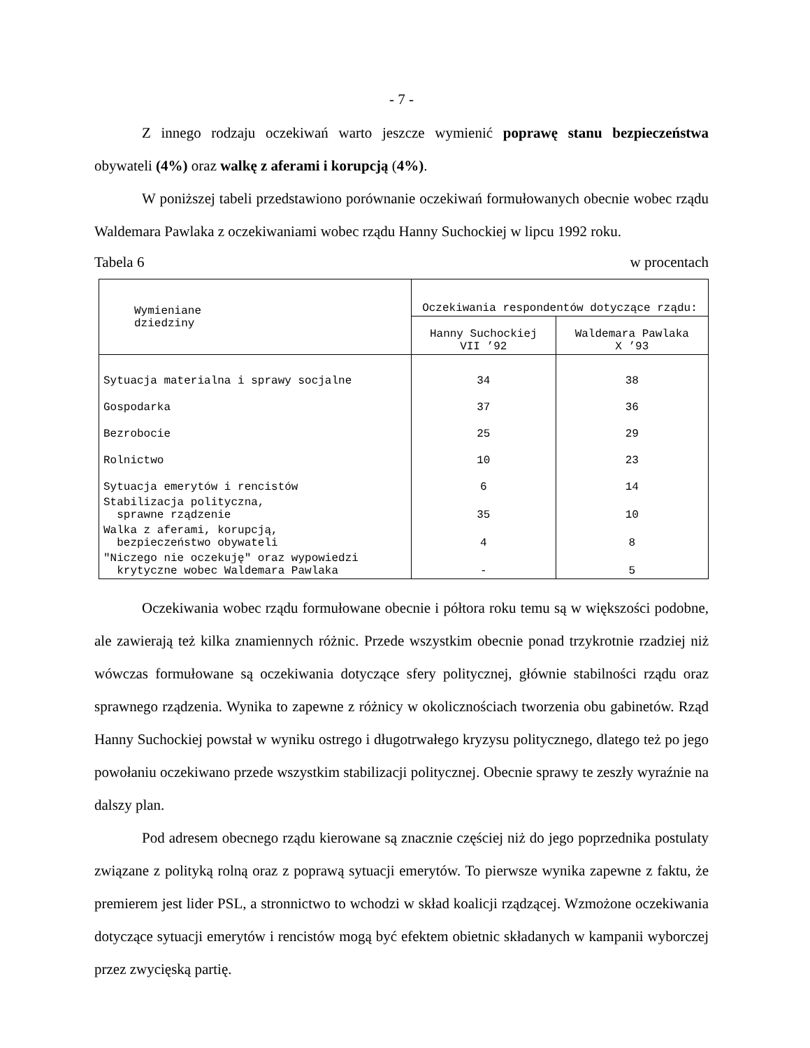- 7 -
Z innego rodzaju oczekiwań warto jeszcze wymienić poprawę stanu bezpieczeństwa obywateli (4%) oraz walkę z aferami i korupcją (4%).
W poniższej tabeli przedstawiono porównanie oczekiwań formułowanych obecnie wobec rządu Waldemara Pawlaka z oczekiwaniami wobec rządu Hanny Suchockiej w lipcu 1992 roku.
Tabela 6 w procentach
| Wymieniane dziedziny | Oczekiwania respondentów dotyczące rządu: | |
| --- | --- | --- |
| | Hanny Suchockiej VII ’92 | Waldemara Pawlaka X ’93 |
| Sytuacja materialna i sprawy socjalne | 34 | 38 |
| Gospodarka | 37 | 36 |
| Bezrobocie | 25 | 29 |
| Rolnictwo | 10 | 23 |
| Sytuacja emerytów i rencistów | 6 | 14 |
| Stabilizacja polityczna, sprawne rządzenie | 35 | 10 |
| Walka z aferami, korupcją, bezpieczeństwo obywateli | 4 | 8 |
| "Niczego nie oczekuję" oraz wypowiedzi krytyczne wobec Waldemara Pawlaka | - | 5 |
Oczekiwania wobec rządu formułowane obecnie i półtora roku temu są w większości podobne, ale zawierają też kilka znamiennych różnic. Przede wszystkim obecnie ponad trzykrotnie rzadziej niż wówczas formułowane są oczekiwania dotyczące sfery politycznej, głównie stabilności rządu oraz sprawnego rządzenia. Wynika to zapewne z różnicy w okolicznościach tworzenia obu gabinetów. Rząd Hanny Suchockiej powstał w wyniku ostrego i długotrwałego kryzysu politycznego, dlatego też po jego powołaniu oczekiwano przede wszystkim stabilizacji politycznej. Obecnie sprawy te zeszły wyraźnie na dalszy plan.
Pod adresem obecnego rządu kierowane są znacznie częściej niż do jego poprzednika postulaty związane z polityką rolną oraz z poprawą sytuacji emerytów. To pierwsze wynika zapewne z faktu, że premierem jest lider PSL, a stronnictwo to wchodzi w skład koalicji rządzącej. Wzmożone oczekiwania dotyczące sytuacji emerytów i rencistów mogą być efektem obietnic składanych w kampanii wyborczej przez zwycięską partię.